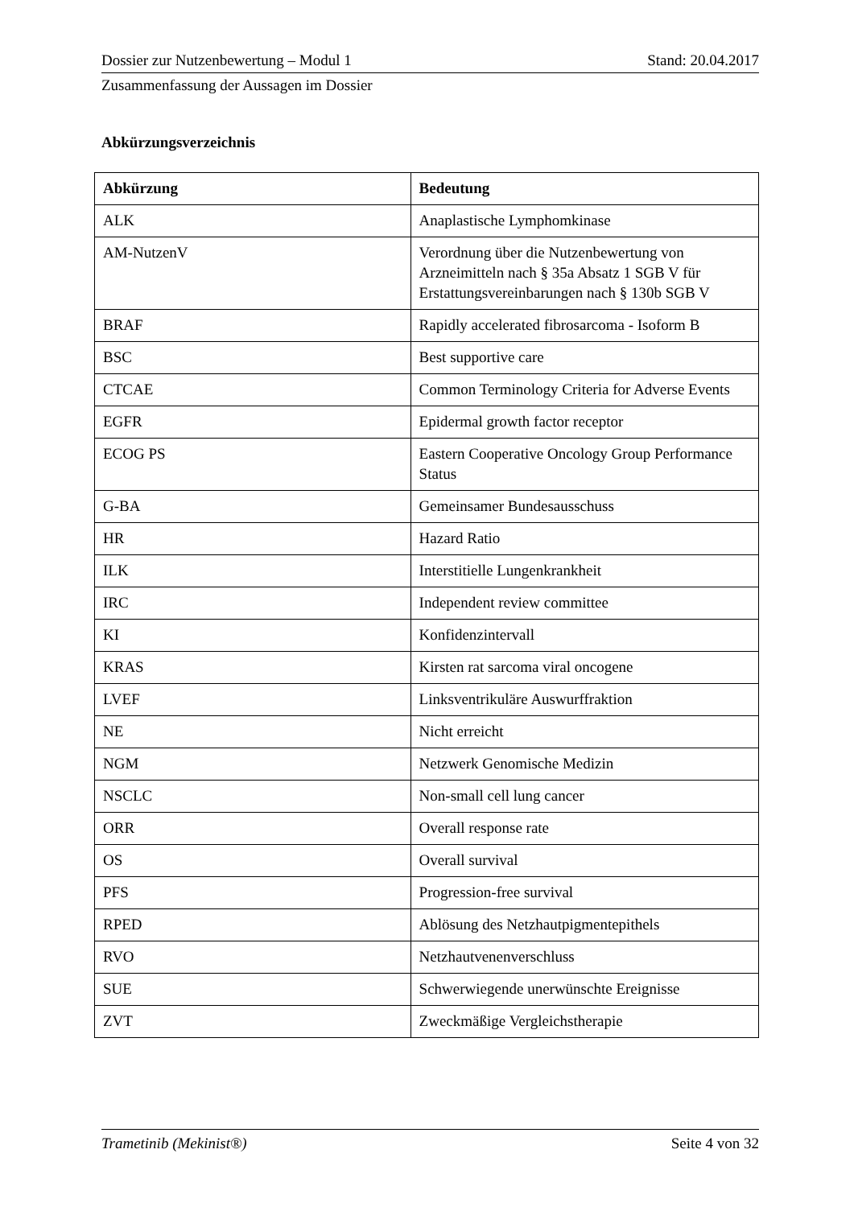Dossier zur Nutzenbewertung – Modul 1 Stand: 20.04.2017
Zusammenfassung der Aussagen im Dossier
Abkürzungsverzeichnis
| Abkürzung | Bedeutung |
| --- | --- |
| ALK | Anaplastische Lymphomkinase |
| AM-NutzenV | Verordnung über die Nutzenbewertung von Arzneimitteln nach § 35a Absatz 1 SGB V für Erstattungsvereinbarungen nach § 130b SGB V |
| BRAF | Rapidly accelerated fibrosarcoma - Isoform B |
| BSC | Best supportive care |
| CTCAE | Common Terminology Criteria for Adverse Events |
| EGFR | Epidermal growth factor receptor |
| ECOG PS | Eastern Cooperative Oncology Group Performance Status |
| G-BA | Gemeinsamer Bundesausschuss |
| HR | Hazard Ratio |
| ILK | Interstitielle Lungenkrankheit |
| IRC | Independent review committee |
| KI | Konfidenzintervall |
| KRAS | Kirsten rat sarcoma viral oncogene |
| LVEF | Linksventrikuläre Auswurffraktion |
| NE | Nicht erreicht |
| NGM | Netzwerk Genomische Medizin |
| NSCLC | Non-small cell lung cancer |
| ORR | Overall response rate |
| OS | Overall survival |
| PFS | Progression-free survival |
| RPED | Ablösung des Netzhautpigmentepithels |
| RVO | Netzhautvenenverschluss |
| SUE | Schwerwiegende unerwünschte Ereignisse |
| ZVT | Zweckmäßige Vergleichstherapie |
Trametinib (Mekinist®) Seite 4 von 32